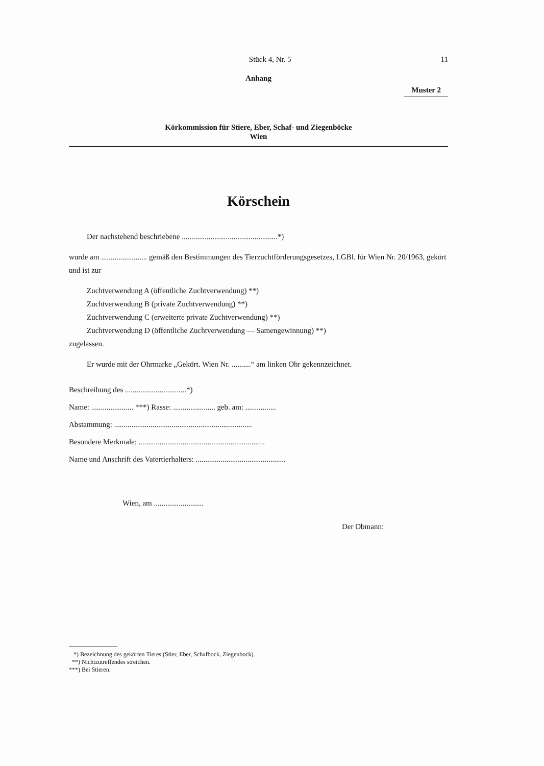Stück 4, Nr. 5 11
Anhang
Muster 2
Körkommission für Stiere, Eber, Schaf- und Ziegenböcke
Wien
Körschein
Der nachstehend beschriebene ..................................................*)
wurde am ........................ gemäß den Bestimmungen des Tierzuchtförderungsgesetzes, LGBl. für Wien Nr. 20/1963, gekört und ist zur
Zuchtverwendung A (öffentliche Zuchtverwendung) **)
Zuchtverwendung B (private Zuchtverwendung) **)
Zuchtverwendung C (erweiterte private Zuchtverwendung) **)
Zuchtverwendung D (öffentliche Zuchtverwendung — Samengewinnung) **)
zugelassen.
Er wurde mit der Ohrmarke „Gekört. Wien Nr. ..........“ am linken Ohr gekennzeichnet.
Beschreibung des ................................*)
Name: ...................... ***) Rasse: ...................... geb. am: ................
Abstammung: ........................................................................
Besondere Merkmale: ..................................................................
Name und Anschrift des Vatertierhalters: ...............................................
Wien, am ..........................
Der Obmann:
*) Bezeichnung des gekörten Tieres (Stier, Eber, Schafbock, Ziegenbock).
**) Nichtzutreffendes streichen.
***) Bei Stieren.